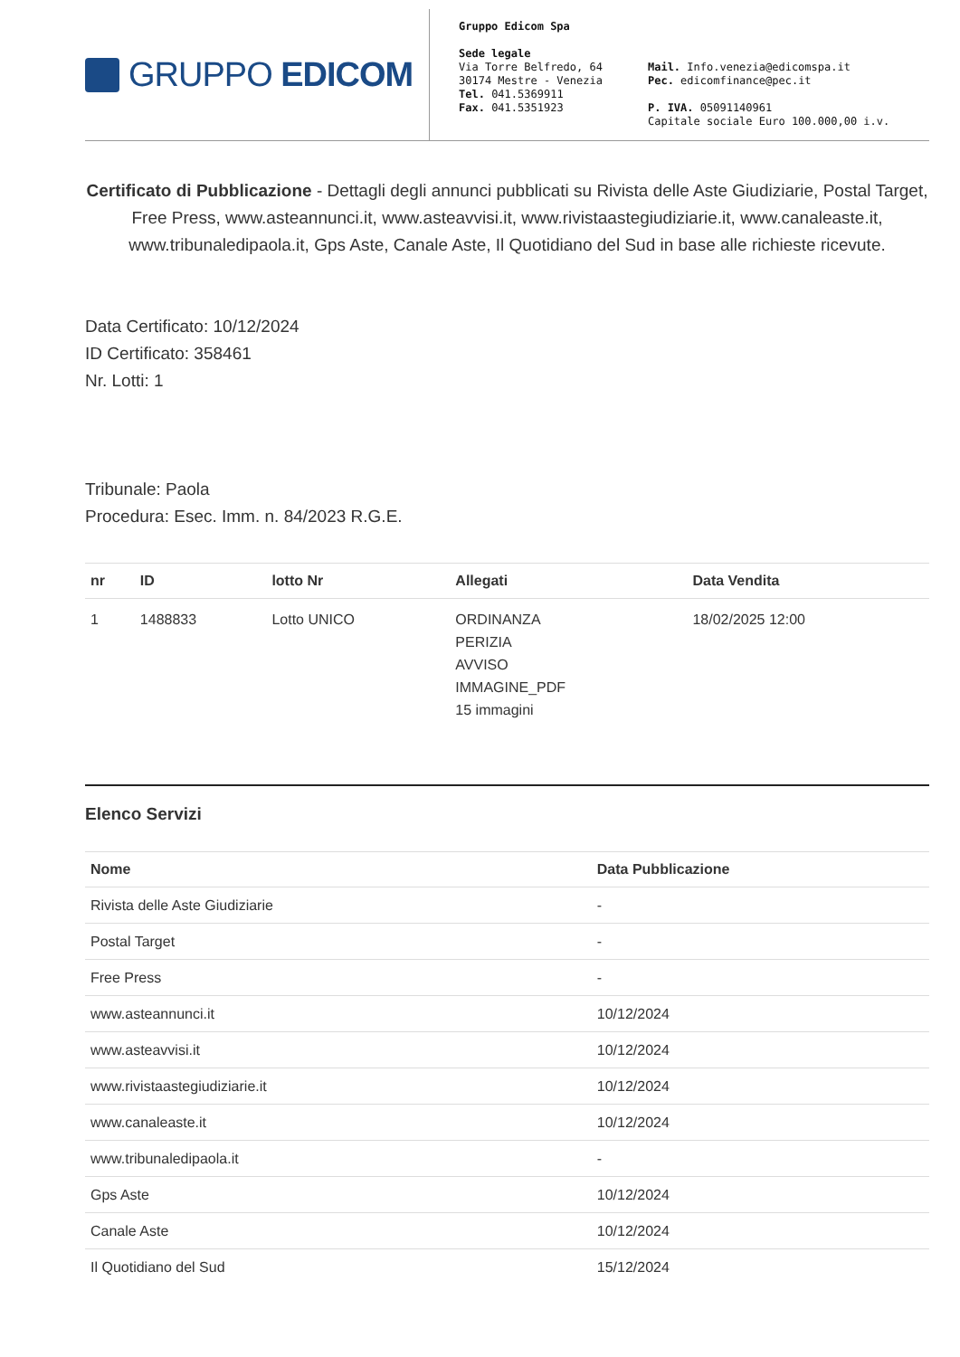GRUPPO EDICOM
Gruppo Edicom Spa
Sede legale
Via Torre Belfredo, 64
30174 Mestre - Venezia
Tel. 041.5369911
Fax. 041.5351923
Mail. Info.venezia@edicomspa.it
Pec. edicomfinance@pec.it
P. IVA. 05091140961
Capitale sociale Euro 100.000,00 i.v.
Certificato di Pubblicazione - Dettagli degli annunci pubblicati su Rivista delle Aste Giudiziarie, Postal Target, Free Press, www.asteannunci.it, www.asteavvisi.it, www.rivistaastegiudiziarie.it, www.canaleaste.it, www.tribunaledipaola.it, Gps Aste, Canale Aste, Il Quotidiano del Sud in base alle richieste ricevute.
Data Certificato: 10/12/2024
ID Certificato: 358461
Nr. Lotti: 1
Tribunale: Paola
Procedura: Esec. Imm. n. 84/2023 R.G.E.
| nr | ID | lotto Nr | Allegati | Data Vendita |
| --- | --- | --- | --- | --- |
| 1 | 1488833 | Lotto UNICO | ORDINANZA PERIZIA AVVISO IMMAGINE_PDF 15 immagini | 18/02/2025 12:00 |
Elenco Servizi
| Nome | Data Pubblicazione |
| --- | --- |
| Rivista delle Aste Giudiziarie | - |
| Postal Target | - |
| Free Press | - |
| www.asteannunci.it | 10/12/2024 |
| www.asteavvisi.it | 10/12/2024 |
| www.rivistaastegiudiziarie.it | 10/12/2024 |
| www.canaleaste.it | 10/12/2024 |
| www.tribunaledipaola.it | - |
| Gps Aste | 10/12/2024 |
| Canale Aste | 10/12/2024 |
| Il Quotidiano del Sud | 15/12/2024 |